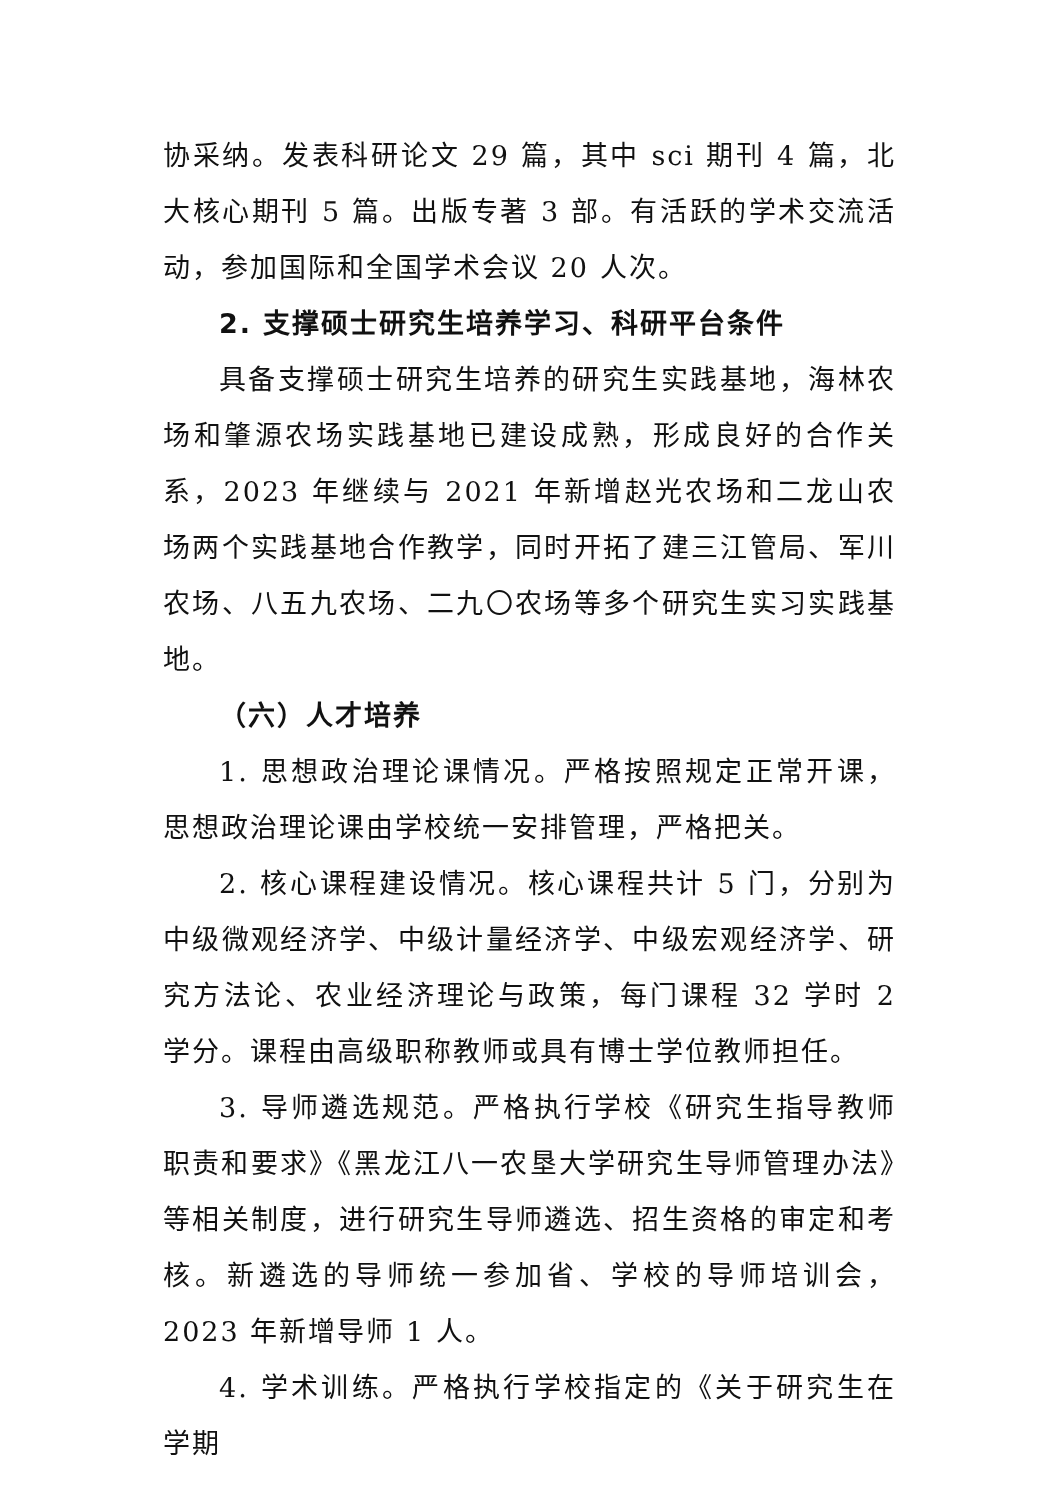协采纳。发表科研论文 29 篇，其中 sci 期刊 4 篇，北大核心期刊 5 篇。出版专著 3 部。有活跃的学术交流活动，参加国际和全国学术会议 20 人次。
2. 支撑硕士研究生培养学习、科研平台条件
具备支撑硕士研究生培养的研究生实践基地，海林农场和肇源农场实践基地已建设成熟，形成良好的合作关系，2023 年继续与 2021 年新增赵光农场和二龙山农场两个实践基地合作教学，同时开拓了建三江管局、军川农场、八五九农场、二九〇农场等多个研究生实习实践基地。
（六）人才培养
1. 思想政治理论课情况。严格按照规定正常开课，思想政治理论课由学校统一安排管理，严格把关。
2. 核心课程建设情况。核心课程共计 5 门，分别为中级微观经济学、中级计量经济学、中级宏观经济学、研究方法论、农业经济理论与政策，每门课程 32 学时 2 学分。课程由高级职称教师或具有博士学位教师担任。
3. 导师遴选规范。严格执行学校《研究生指导教师职责和要求》《黑龙江八一农垦大学研究生导师管理办法》等相关制度，进行研究生导师遴选、招生资格的审定和考核。新遴选的导师统一参加省、学校的导师培训会，2023 年新增导师 1 人。
4. 学术训练。严格执行学校指定的《关于研究生在学期